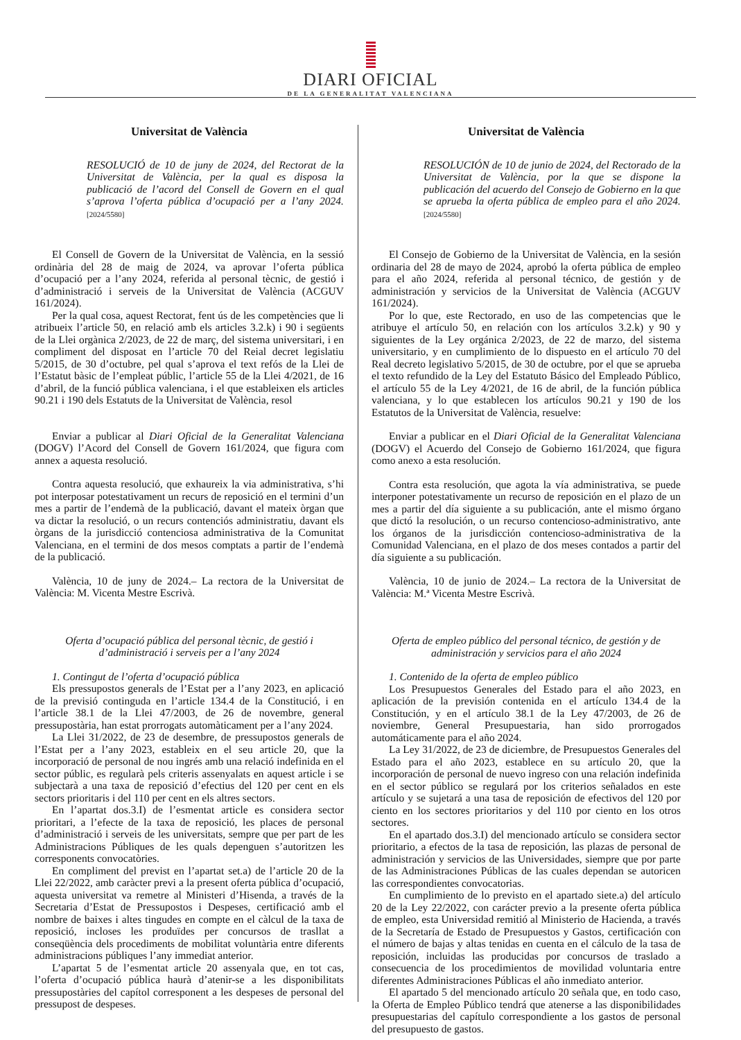DIARI OFICIAL
DE LA GENERALITAT VALENCIANA
Universitat de València
RESOLUCIÓ de 10 de juny de 2024, del Rectorat de la Universitat de València, per la qual es disposa la publicació de l’acord del Consell de Govern en el qual s’aprova l’oferta pública d’ocupació per a l’any 2024. [2024/5580]
El Consell de Govern de la Universitat de València, en la sessió ordinària del 28 de maig de 2024, va aprovar l’oferta pública d’ocupació per a l’any 2024, referida al personal tècnic, de gestió i d’administració i serveis de la Universitat de València (ACGUV 161/2024).
Per la qual cosa, aquest Rectorat, fent ús de les competències que li atribueix l’article 50, en relació amb els articles 3.2.k) i 90 i següents de la Llei orgànica 2/2023, de 22 de març, del sistema universitari, i en compliment del disposat en l’article 70 del Reial decret legislatiu 5/2015, de 30 d’octubre, pel qual s’aprova el text refós de la Llei de l’Estatut bàsic de l’empleat públic, l’article 55 de la Llei 4/2021, de 16 d’abril, de la funció pública valenciana, i el que estableixen els articles 90.21 i 190 dels Estatuts de la Universitat de València, resol
Enviar a publicar al Diari Oficial de la Generalitat Valenciana (DOGV) l’Acord del Consell de Govern 161/2024, que figura com annex a aquesta resolució.
Contra aquesta resolució, que exhaureix la via administrativa, s’hi pot interposar potestativament un recurs de reposició en el termini d’un mes a partir de l’endemà de la publicació, davant el mateix òrgan que va dictar la resolució, o un recurs contenciós administratiu, davant els òrgans de la jurisdicció contenciosa administrativa de la Comunitat Valenciana, en el termini de dos mesos comptats a partir de l’endemà de la publicació.
València, 10 de juny de 2024.– La rectora de la Universitat de València: M. Vicenta Mestre Escrivà.
Oferta d’ocupació pública del personal tècnic, de gestió i d’administració i serveis per a l’any 2024
1. Contingut de l’oferta d’ocupació pública
Els pressupostos generals de l’Estat per a l’any 2023, en aplicació de la previsió continguda en l’article 134.4 de la Constitució, i en l’article 38.1 de la Llei 47/2003, de 26 de novembre, general pressupostària, han estat prorrogats automàticament per a l’any 2024.
La Llei 31/2022, de 23 de desembre, de pressupostos generals de l’Estat per a l’any 2023, estableix en el seu article 20, que la incorporació de personal de nou ingrés amb una relació indefinida en el sector públic, es regularà pels criteris assenyalats en aquest article i se subjectarà a una taxa de reposició d’efectius del 120 per cent en els sectors prioritaris i del 110 per cent en els altres sectors.
En l’apartat dos.3.I) de l’esmentat article es considera sector prioritari, a l’efecte de la taxa de reposició, les places de personal d’administració i serveis de les universitats, sempre que per part de les Administracions Públiques de les quals depenguen s’autoritzen les corresponents convocatòries.
En compliment del previst en l’apartat set.a) de l’article 20 de la Llei 22/2022, amb caràcter previ a la present oferta pública d’ocupació, aquesta universitat va remetre al Ministeri d’Hisenda, a través de la Secretaria d’Estat de Pressupostos i Despeses, certificació amb el nombre de baixes i altes tingudes en compte en el càlcul de la taxa de reposició, incloses les produïdes per concursos de trasllat a conseqüència dels procediments de mobilitat voluntària entre diferents administracions públiques l’any immediat anterior.
L’apartat 5 de l’esmentat article 20 assenyala que, en tot cas, l’oferta d’ocupació pública haurà d’atenir-se a les disponibilitats pressupostàries del capítol corresponent a les despeses de personal del pressupost de despeses.
Universitat de València
RESOLUCIÓN de 10 de junio de 2024, del Rectorado de la Universitat de València, por la que se dispone la publicación del acuerdo del Consejo de Gobierno en la que se aprueba la oferta pública de empleo para el año 2024. [2024/5580]
El Consejo de Gobierno de la Universitat de València, en la sesión ordinaria del 28 de mayo de 2024, aprobó la oferta pública de empleo para el año 2024, referida al personal técnico, de gestión y de administración y servicios de la Universitat de València (ACGUV 161/2024).
Por lo que, este Rectorado, en uso de las competencias que le atribuye el artículo 50, en relación con los artículos 3.2.k) y 90 y siguientes de la Ley orgánica 2/2023, de 22 de marzo, del sistema universitario, y en cumplimiento de lo dispuesto en el artículo 70 del Real decreto legislativo 5/2015, de 30 de octubre, por el que se aprueba el texto refundido de la Ley del Estatuto Básico del Empleado Público, el artículo 55 de la Ley 4/2021, de 16 de abril, de la función pública valenciana, y lo que establecen los artículos 90.21 y 190 de los Estatutos de la Universitat de València, resuelve:
Enviar a publicar en el Diari Oficial de la Generalitat Valenciana (DOGV) el Acuerdo del Consejo de Gobierno 161/2024, que figura como anexo a esta resolución.
Contra esta resolución, que agota la vía administrativa, se puede interponer potestativamente un recurso de reposición en el plazo de un mes a partir del día siguiente a su publicación, ante el mismo órgano que dictó la resolución, o un recurso contencioso-administrativo, ante los órganos de la jurisdicción contencioso-administrativa de la Comunidad Valenciana, en el plazo de dos meses contados a partir del día siguiente a su publicación.
València, 10 de junio de 2024.– La rectora de la Universitat de València: M.ª Vicenta Mestre Escrivà.
Oferta de empleo público del personal técnico, de gestión y de administración y servicios para el año 2024
1. Contenido de la oferta de empleo público
Los Presupuestos Generales del Estado para el año 2023, en aplicación de la previsión contenida en el artículo 134.4 de la Constitución, y en el artículo 38.1 de la Ley 47/2003, de 26 de noviembre, General Presupuestaria, han sido prorrogados automáticamente para el año 2024.
La Ley 31/2022, de 23 de diciembre, de Presupuestos Generales del Estado para el año 2023, establece en su artículo 20, que la incorporación de personal de nuevo ingreso con una relación indefinida en el sector público se regulará por los criterios señalados en este artículo y se sujetará a una tasa de reposición de efectivos del 120 por ciento en los sectores prioritarios y del 110 por ciento en los otros sectores.
En el apartado dos.3.I) del mencionado artículo se considera sector prioritario, a efectos de la tasa de reposición, las plazas de personal de administración y servicios de las Universidades, siempre que por parte de las Administraciones Públicas de las cuales dependan se autoricen las correspondientes convocatorias.
En cumplimiento de lo previsto en el apartado siete.a) del artículo 20 de la Ley 22/2022, con carácter previo a la presente oferta pública de empleo, esta Universidad remitió al Ministerio de Hacienda, a través de la Secretaría de Estado de Presupuestos y Gastos, certificación con el número de bajas y altas tenidas en cuenta en el cálculo de la tasa de reposición, incluidas las producidas por concursos de traslado a consecuencia de los procedimientos de movilidad voluntaria entre diferentes Administraciones Públicas el año inmediato anterior.
El apartado 5 del mencionado artículo 20 señala que, en todo caso, la Oferta de Empleo Público tendrá que atenerse a las disponibilidades presupuestarias del capítulo correspondiente a los gastos de personal del presupuesto de gastos.